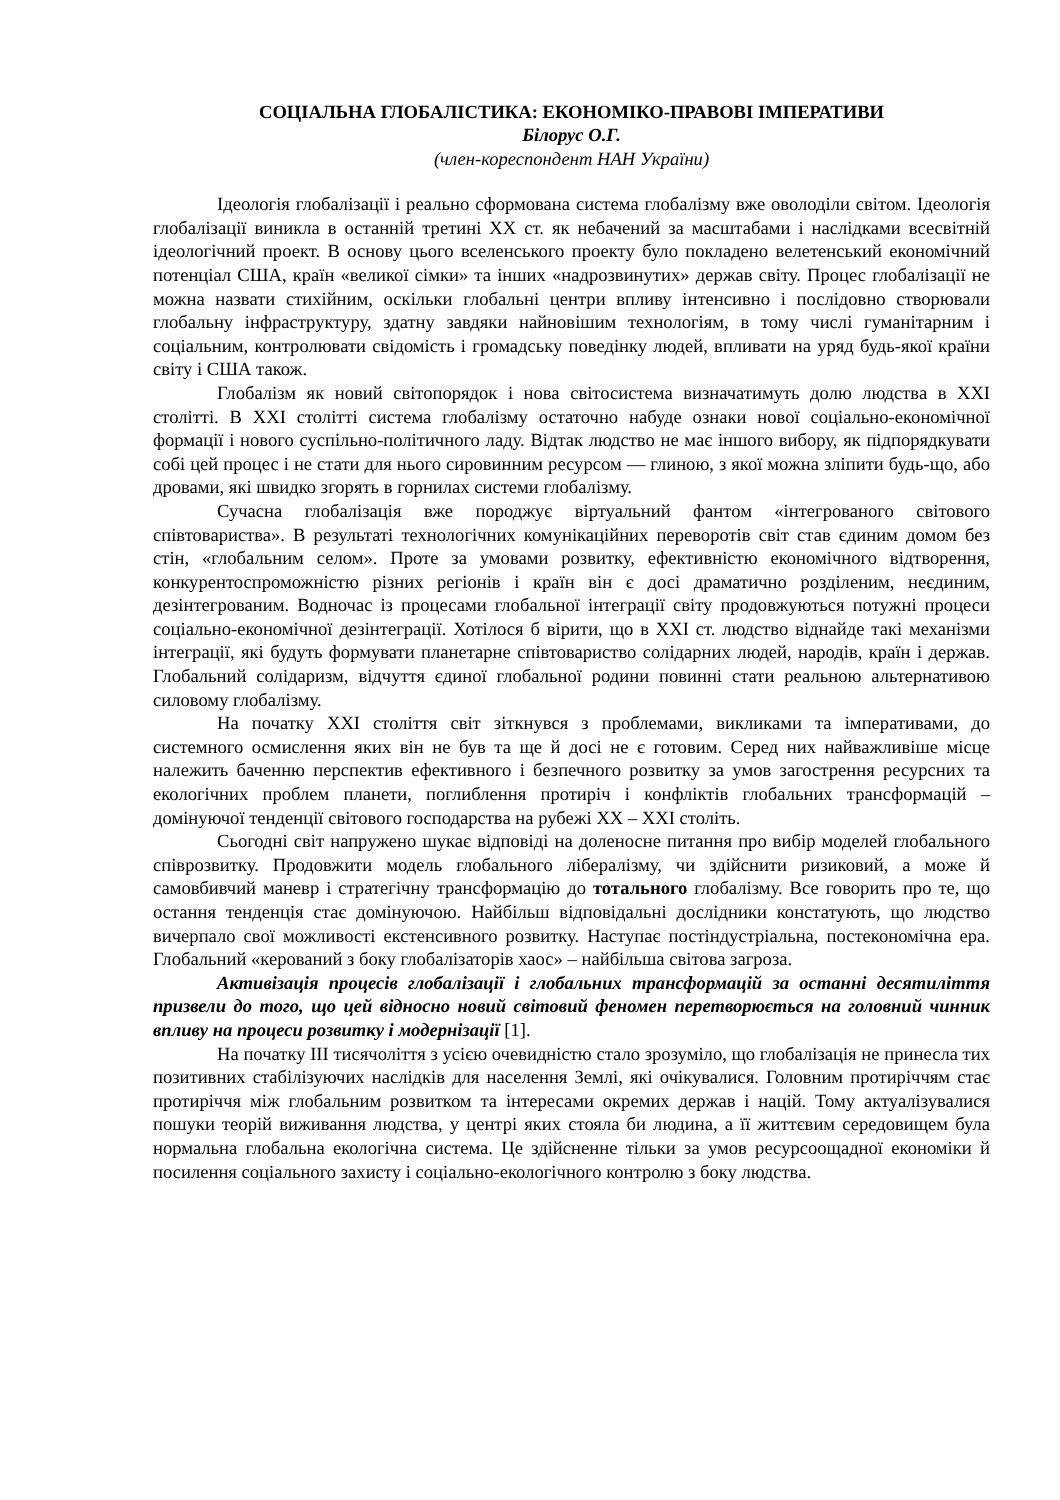СОЦІАЛЬНА ГЛОБАЛІСТИКА: ЕКОНОМІКО-ПРАВОВІ ІМПЕРАТИВИ
Білорус О.Г.
(член-кореспондент НАН України)
Ідеологія глобалізації і реально сформована система глобалізму вже оволоділи світом. Ідеологія глобалізації виникла в останній третині ХХ ст. як небачений за масштабами і наслідками всесвітній ідеологічний проект. В основу цього вселенського проекту було покладено велетенський економічний потенціал США, країн «великої сімки» та інших «надрозвинутих» держав світу. Процес глобалізації не можна назвати стихійним, оскільки глобальні центри впливу інтенсивно і послідовно створювали глобальну інфраструктуру, здатну завдяки найновішим технологіям, в тому числі гуманітарним і соціальним, контролювати свідомість і громадську поведінку людей, впливати на уряд будь-якої країни світу і США також.
Глобалізм як новий світопорядок і нова світосистема визначатимуть долю людства в ХХІ столітті. В ХХІ столітті система глобалізму остаточно набуде ознаки нової соціально-економічної формації і нового суспільно-політичного ладу. Відтак людство не має іншого вибору, як підпорядкувати собі цей процес і не стати для нього сировинним ресурсом — глиною, з якої можна зліпити будь-що, або дровами, які швидко згорять в горнилах системи глобалізму.
Сучасна глобалізація вже породжує віртуальний фантом «інтегрованого світового співтовариства». В результаті технологічних комунікаційних переворотів світ став єдиним домом без стін, «глобальним селом». Проте за умовами розвитку, ефективністю економічного відтворення, конкурентоспроможністю різних регіонів і країн він є досі драматично розділеним, неєдиним, дезінтегрованим. Водночас із процесами глобальної інтеграції світу продовжуються потужні процеси соціально-економічної дезінтеграції. Хотілося б вірити, що в ХХІ ст. людство віднайде такі механізми інтеграції, які будуть формувати планетарне співтовариство солідарних людей, народів, країн і держав. Глобальний солідаризм, відчуття єдиної глобальної родини повинні стати реальною альтернативою силовому глобалізму.
На початку ХХІ століття світ зіткнувся з проблемами, викликами та імперативами, до системного осмислення яких він не був та ще й досі не є готовим. Серед них найважливіше місце належить баченню перспектив ефективного і безпечного розвитку за умов загострення ресурсних та екологічних проблем планети, поглиблення протиріч і конфліктів глобальних трансформацій – домінуючої тенденції світового господарства на рубежі ХХ – ХХІ століть.
Сьогодні світ напружено шукає відповіді на доленосне питання про вибір моделей глобального співрозвитку. Продовжити модель глобального лібералізму, чи здійснити ризиковий, а може й самовбивчий маневр і стратегічну трансформацію до тотального глобалізму. Все говорить про те, що остання тенденція стає домінуючою. Найбільш відповідальні дослідники констатують, що людство вичерпало свої можливості екстенсивного розвитку. Наступає постіндустріальна, постекономічна ера. Глобальний «керований з боку глобалізаторів хаос» – найбільша світова загроза.
Активізація процесів глобалізації і глобальних трансформацій за останні десятиліття призвели до того, що цей відносно новий світовий феномен перетворюється на головний чинник впливу на процеси розвитку і модернізації [1].
На початку ІІІ тисячоліття з усією очевидністю стало зрозуміло, що глобалізація не принесла тих позитивних стабілізуючих наслідків для населення Землі, які очікувалися. Головним протиріччям стає протиріччя між глобальним розвитком та інтересами окремих держав і націй. Тому актуалізувалися пошуки теорій виживання людства, у центрі яких стояла би людина, а її життєвим середовищем була нормальна глобальна екологічна система. Це здійсненне тільки за умов ресурсоощадної економіки й посилення соціального захисту і соціально-екологічного контролю з боку людства.